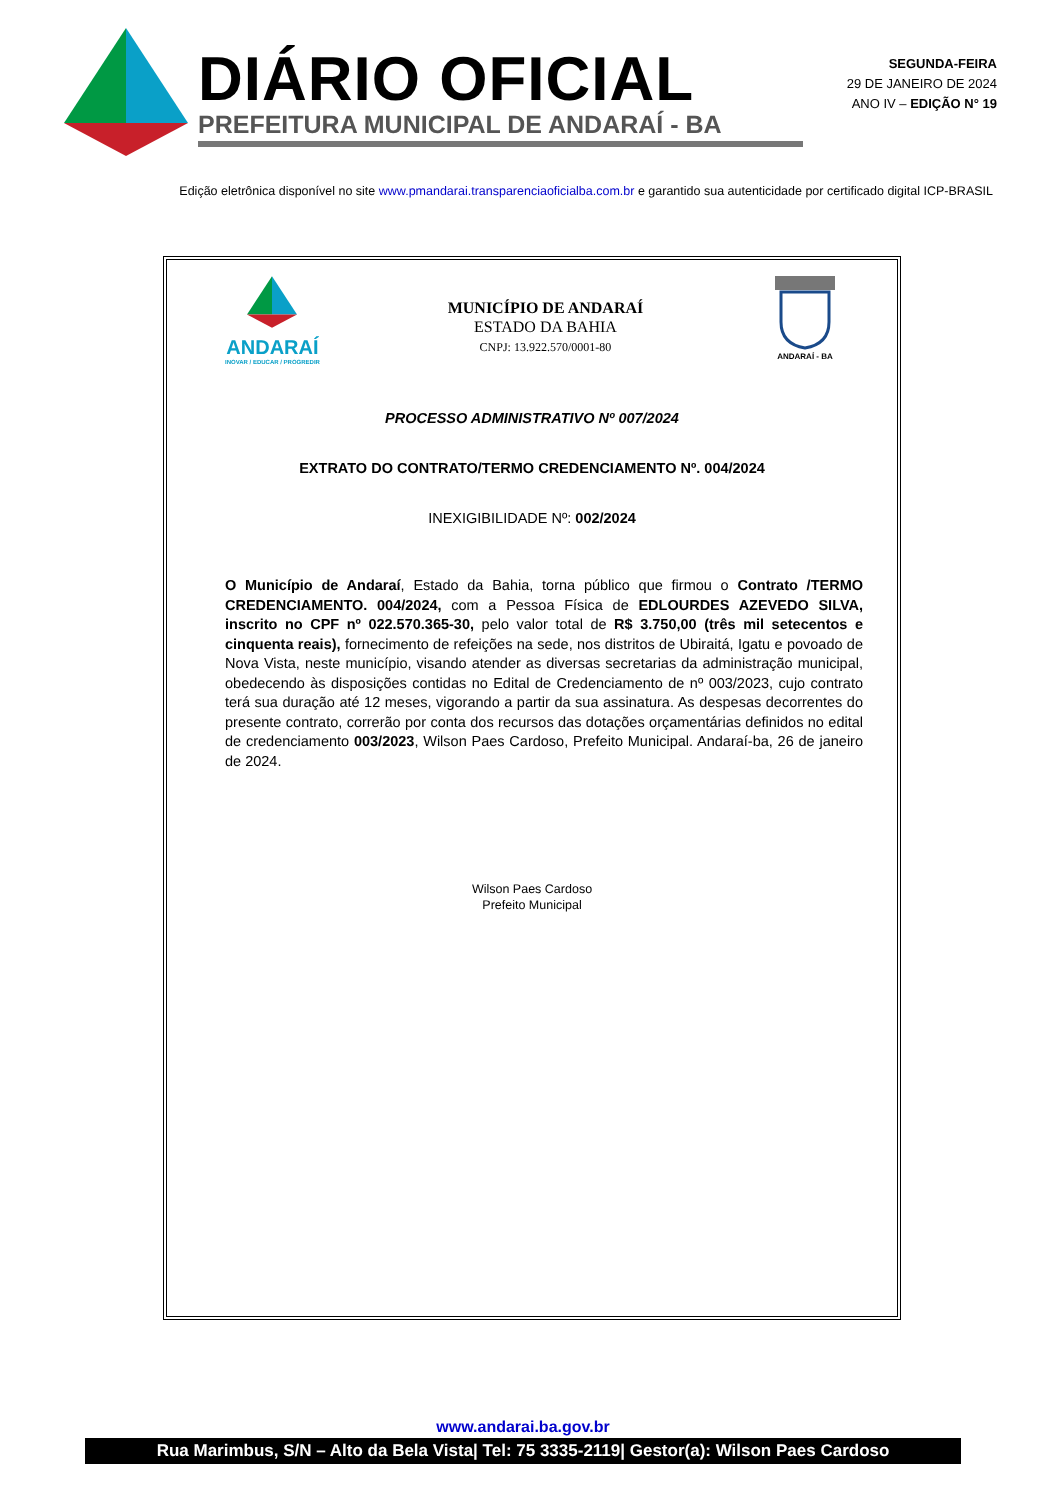DIÁRIO OFICIAL
PREFEITURA MUNICIPAL DE ANDARAÍ - BA
SEGUNDA-FEIRA
29 DE JANEIRO DE 2024
ANO IV – EDIÇÃO N° 19
Edição eletrônica disponível no site www.pmandarai.transparenciaoficialba.com.br e garantido sua autenticidade por certificado digital ICP-BRASIL
ANDARAÍ
INOVAR / EDUCAR / PROGREDIR
MUNICÍPIO DE ANDARAÍ
ESTADO DA BAHIA
CNPJ: 13.922.570/0001-80
ANDARAÍ - BA
PROCESSO ADMINISTRATIVO Nº 007/2024
EXTRATO DO CONTRATO/TERMO CREDENCIAMENTO Nº. 004/2024
INEXIGIBILIDADE Nº: 002/2024
O Município de Andaraí, Estado da Bahia, torna público que firmou o Contrato /TERMO CREDENCIAMENTO. 004/2024, com a Pessoa Física de EDLOURDES AZEVEDO SILVA, inscrito no CPF nº 022.570.365-30, pelo valor total de R$ 3.750,00 (três mil setecentos e cinquenta reais), fornecimento de refeições na sede, nos distritos de Ubiraitá, Igatu e povoado de Nova Vista, neste município, visando atender as diversas secretarias da administração municipal, obedecendo às disposições contidas no Edital de Credenciamento de nº 003/2023, cujo contrato terá sua duração até 12 meses, vigorando a partir da sua assinatura. As despesas decorrentes do presente contrato, correrão por conta dos recursos das dotações orçamentárias definidos no edital de credenciamento 003/2023, Wilson Paes Cardoso, Prefeito Municipal. Andaraí-ba, 26 de janeiro de 2024.
Wilson Paes Cardoso
Prefeito Municipal
www.andarai.ba.gov.br
Rua Marimbus, S/N – Alto da Bela Vista| Tel: 75 3335-2119| Gestor(a): Wilson Paes Cardoso